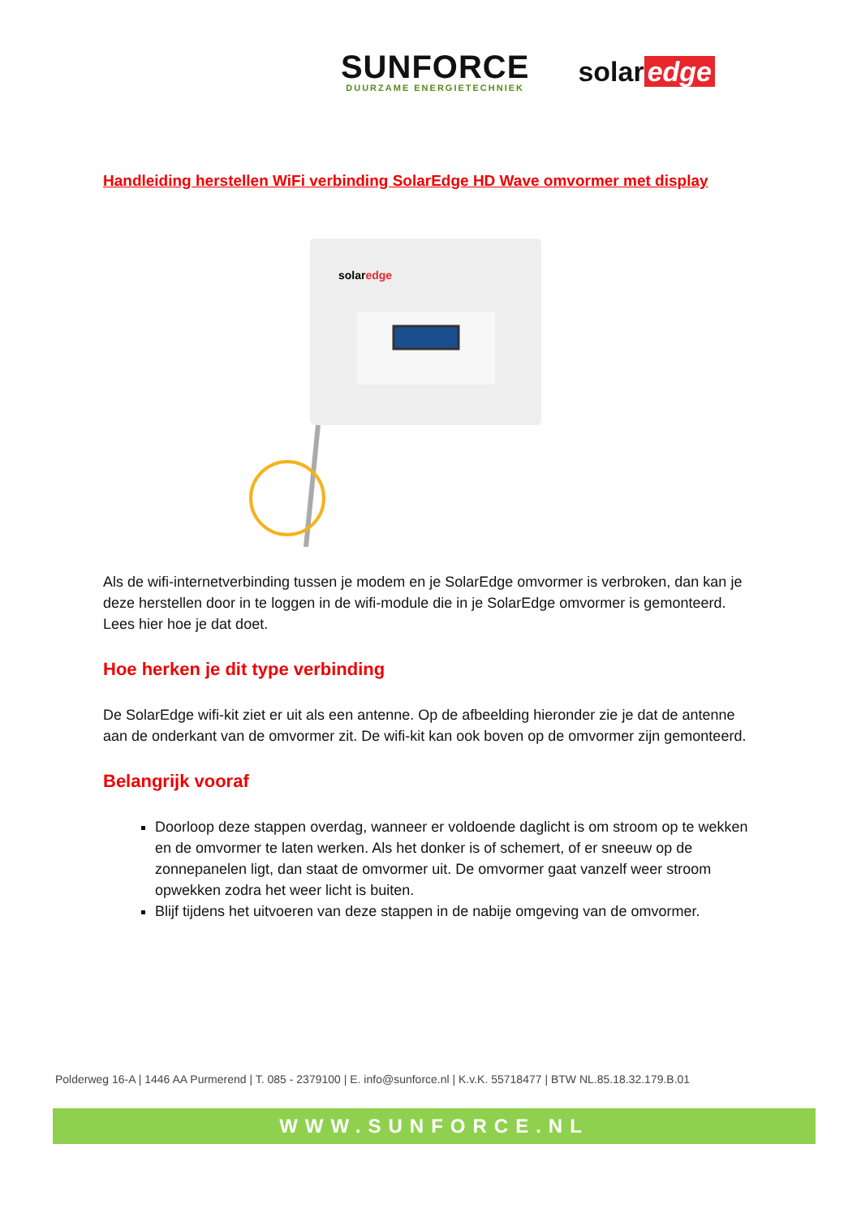SUNFORCE
DUURZAME ENERGIETECHNIEK
solar edge
Handleiding herstellen WiFi verbinding SolarEdge HD Wave omvormer met display
solaredge
Als de wifi-internetverbinding tussen je modem en je SolarEdge omvormer is verbroken, dan kan je deze herstellen door in te loggen in de wifi-module die in je SolarEdge omvormer is gemonteerd. Lees hier hoe je dat doet.
Hoe herken je dit type verbinding
De SolarEdge wifi-kit ziet er uit als een antenne. Op de afbeelding hieronder zie je dat de antenne aan de onderkant van de omvormer zit. De wifi-kit kan ook boven op de omvormer zijn gemonteerd.
Belangrijk vooraf
Doorloop deze stappen overdag, wanneer er voldoende daglicht is om stroom op te wekken en de omvormer te laten werken. Als het donker is of schemert, of er sneeuw op de zonnepanelen ligt, dan staat de omvormer uit. De omvormer gaat vanzelf weer stroom opwekken zodra het weer licht is buiten.
Blijf tijdens het uitvoeren van deze stappen in de nabije omgeving van de omvormer.
Polderweg 16-A | 1446 AA Purmerend | T. 085 - 2379100 | E. info@sunforce.nl | K.v.K. 55718477 | BTW NL.85.18.32.179.B.01
WWW.SUNFORCE.NL